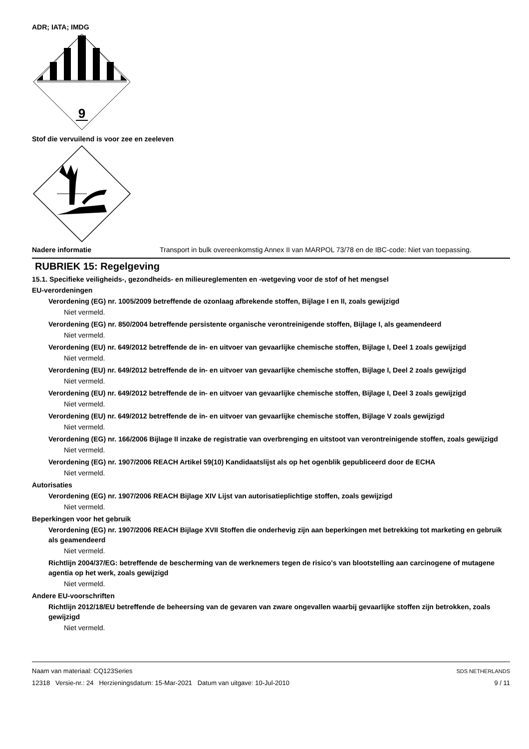ADR; IATA; IMDG
9
Stof die vervuilend is voor zee en zeeleven
Nadere informatie Transport in bulk overeenkomstig Annex II van MARPOL 73/78 en de IBC-code: Niet van toepassing.
RUBRIEK 15: Regelgeving
15.1. Specifieke veiligheids-, gezondheids- en milieureglementen en -wetgeving voor de stof of het mengsel
EU-verordeningen
Verordening (EG) nr. 1005/2009 betreffende de ozonlaag afbrekende stoffen, Bijlage I en II, zoals gewijzigd
Niet vermeld.
Verordening (EG) nr. 850/2004 betreffende persistente organische verontreinigende stoffen, Bijlage I, als geamendeerd
Niet vermeld.
Verordening (EU) nr. 649/2012 betreffende de in- en uitvoer van gevaarlijke chemische stoffen, Bijlage I, Deel 1 zoals gewijzigd
Niet vermeld.
Verordening (EU) nr. 649/2012 betreffende de in- en uitvoer van gevaarlijke chemische stoffen, Bijlage I, Deel 2 zoals gewijzigd
Niet vermeld.
Verordening (EU) nr. 649/2012 betreffende de in- en uitvoer van gevaarlijke chemische stoffen, Bijlage I, Deel 3 zoals gewijzigd
Niet vermeld.
Verordening (EU) nr. 649/2012 betreffende de in- en uitvoer van gevaarlijke chemische stoffen, Bijlage V zoals gewijzigd
Niet vermeld.
Verordening (EG) nr. 166/2006 Bijlage II inzake de registratie van overbrenging en uitstoot van verontreinigende stoffen, zoals gewijzigd
Niet vermeld.
Verordening (EG) nr. 1907/2006 REACH Artikel 59(10) Kandidaatslijst als op het ogenblik gepubliceerd door de ECHA
Niet vermeld.
Autorisaties
Verordening (EG) nr. 1907/2006 REACH Bijlage XIV Lijst van autorisatieplichtige stoffen, zoals gewijzigd
Niet vermeld.
Beperkingen voor het gebruik
Verordening (EG) nr. 1907/2006 REACH Bijlage XVII Stoffen die onderhevig zijn aan beperkingen met betrekking tot marketing en gebruik als geamendeerd
Niet vermeld.
Richtlijn 2004/37/EG: betreffende de bescherming van de werknemers tegen de risico's van blootstelling aan carcinogene of mutagene agentia op het werk, zoals gewijzigd
Niet vermeld.
Andere EU-voorschriften
Richtlijn 2012/18/EU betreffende de beheersing van de gevaren van zware ongevallen waarbij gevaarlijke stoffen zijn betrokken, zoals gewijzigd
Niet vermeld.
Naam van materiaal: CQ123Series
12318 Versie-nr.: 24 Herzieningsdatum: 15-Mar-2021 Datum van uitgave: 10-Jul-2010
SDS NETHERLANDS
9 / 11